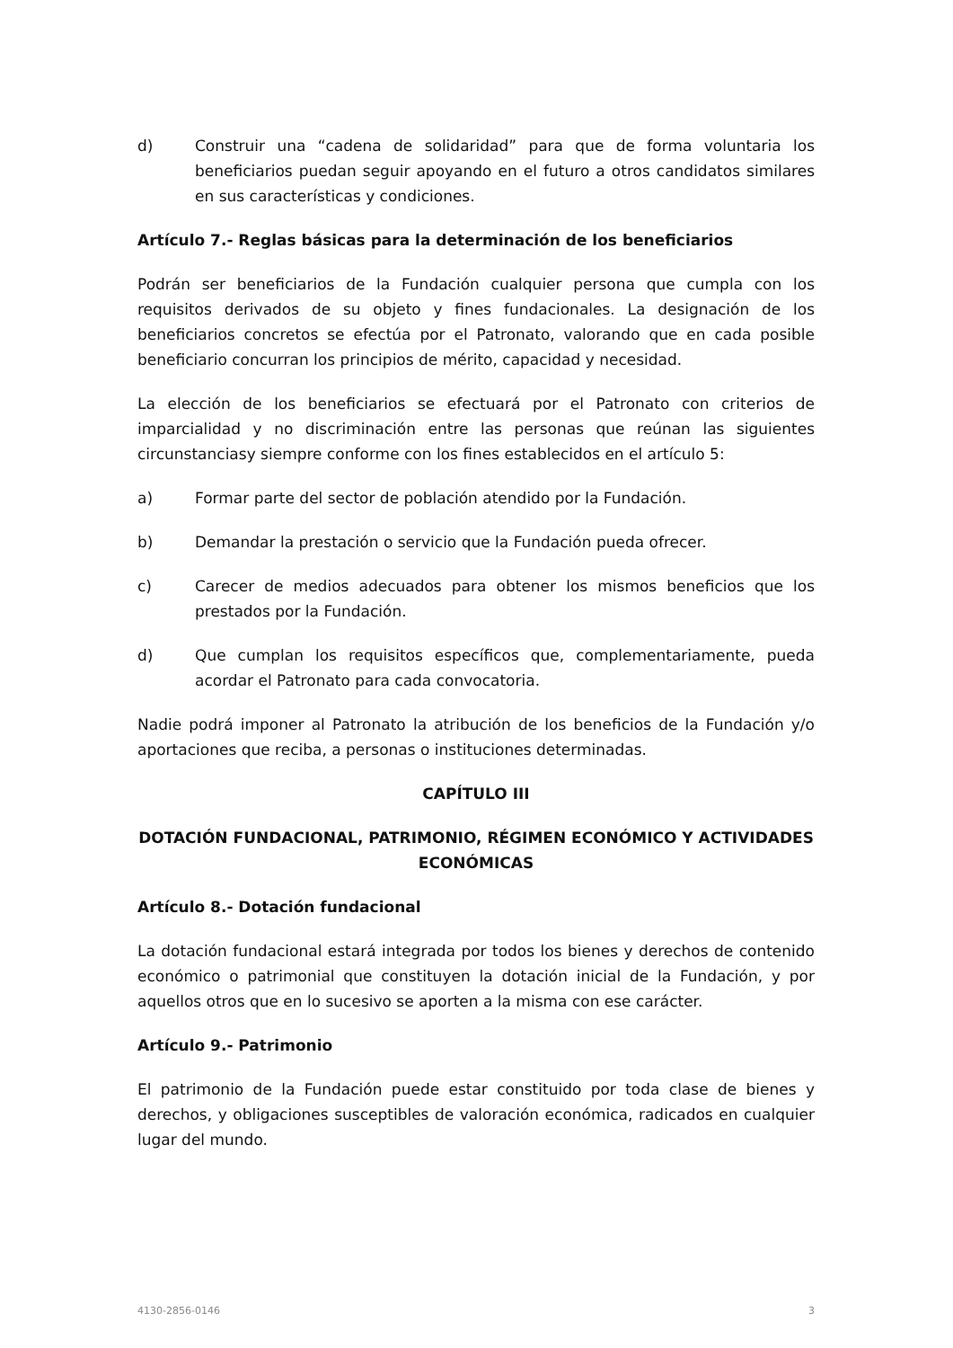d) Construir una “cadena de solidaridad” para que de forma voluntaria los beneficiarios puedan seguir apoyando en el futuro a otros candidatos similares en sus características y condiciones.
Artículo 7.- Reglas básicas para la determinación de los beneficiarios
Podrán ser beneficiarios de la Fundación cualquier persona que cumpla con los requisitos derivados de su objeto y fines fundacionales. La designación de los beneficiarios concretos se efectúa por el Patronato, valorando que en cada posible beneficiario concurran los principios de mérito, capacidad y necesidad.
La elección de los beneficiarios se efectuará por el Patronato con criterios de imparcialidad y no discriminación entre las personas que reúnan las siguientes circunstanciasy siempre conforme con los fines establecidos en el artículo 5:
a) Formar parte del sector de población atendido por la Fundación.
b) Demandar la prestación o servicio que la Fundación pueda ofrecer.
c) Carecer de medios adecuados para obtener los mismos beneficios que los prestados por la Fundación.
d) Que cumplan los requisitos específicos que, complementariamente, pueda acordar el Patronato para cada convocatoria.
Nadie podrá imponer al Patronato la atribución de los beneficios de la Fundación y/o aportaciones que reciba, a personas o instituciones determinadas.
CAPÍTULO III
DOTACIÓN FUNDACIONAL, PATRIMONIO, RÉGIMEN ECONÓMICO Y ACTIVIDADES ECONÓMICAS
Artículo 8.- Dotación fundacional
La dotación fundacional estará integrada por todos los bienes y derechos de contenido económico o patrimonial que constituyen la dotación inicial de la Fundación, y por aquellos otros que en lo sucesivo se aporten a la misma con ese carácter.
Artículo 9.- Patrimonio
El patrimonio de la Fundación puede estar constituido por toda clase de bienes y derechos, y obligaciones susceptibles de valoración económica, radicados en cualquier lugar del mundo.
4130-2856-0146 3